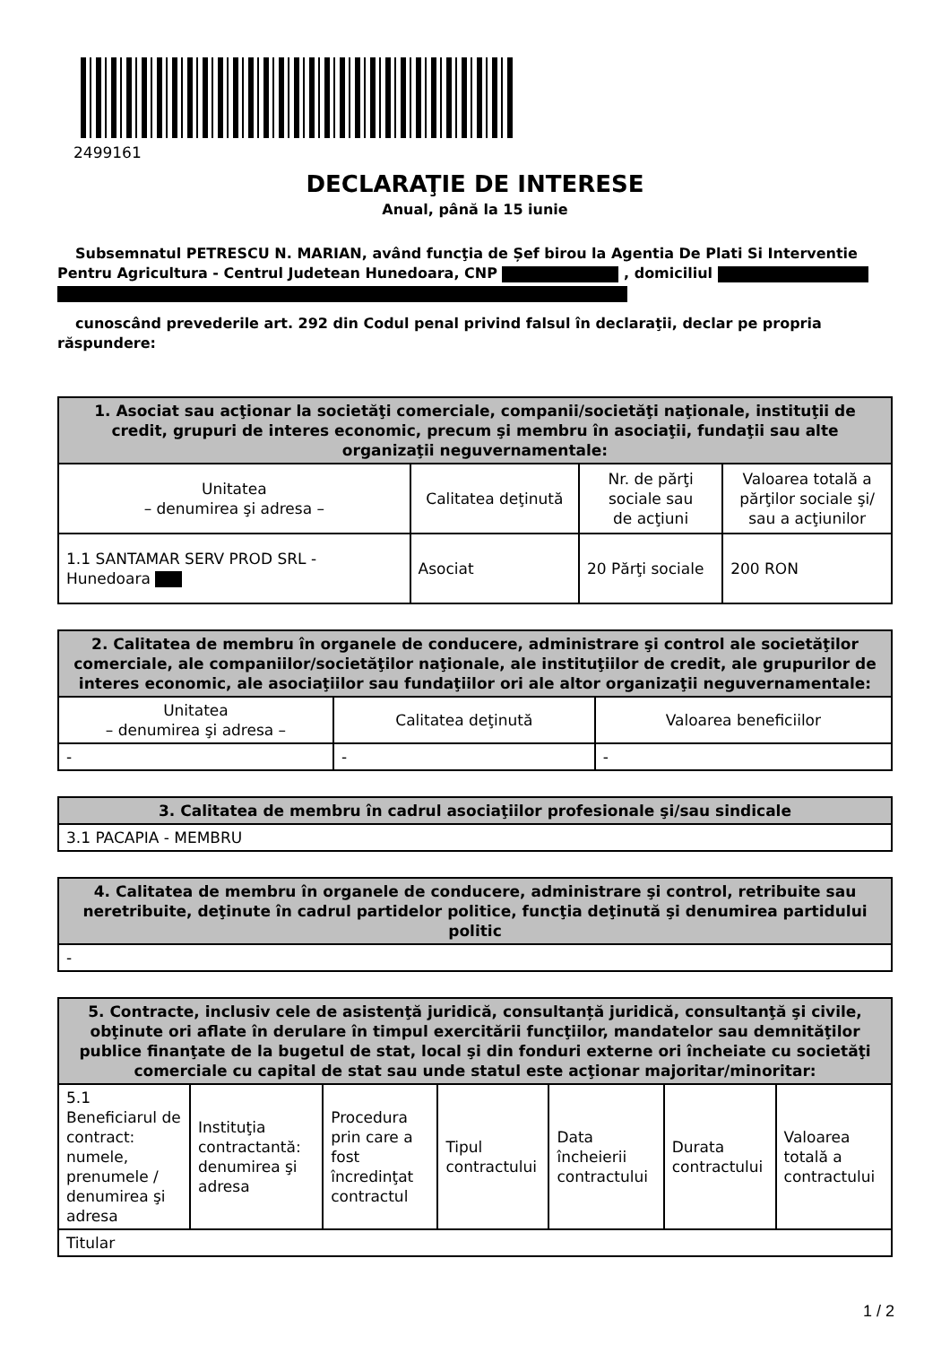2499161
DECLARAŢIE DE INTERESE
Anual, până la 15 iunie
Subsemnatul PETRESCU N. MARIAN, având funcţia de Șef birou la Agentia De Plati Si Interventie Pentru Agricultura - Centrul Judetean Hunedoara, CNP , domiciliul
cunoscând prevederile art. 292 din Codul penal privind falsul în declaraţii, declar pe propria răspundere:
| 1. Asociat sau acţionar la societăţi comerciale, companii/societăţi naţionale, instituţii de credit, grupuri de interes economic, precum şi membru în asociaţii, fundaţii sau alte organizaţii neguvernamentale: | | | |
| --- | --- | --- | --- |
| Unitatea – denumirea şi adresa – | Calitatea deţinută | Nr. de părţi sociale sau de acţiuni | Valoarea totală a părţilor sociale şi/ sau a acţiunilor |
| 1.1 SANTAMAR SERV PROD SRL - Hunedoara | Asociat | 20 Părţi sociale | 200 RON |
| 2. Calitatea de membru în organele de conducere, administrare şi control ale societăţilor comerciale, ale companiilor/societăţilor naţionale, ale instituţiilor de credit, ale grupurilor de interes economic, ale asociaţiilor sau fundaţiilor ori ale altor organizaţii neguvernamentale: | | |
| --- | --- | --- |
| Unitatea – denumirea şi adresa – | Calitatea deţinută | Valoarea beneficiilor |
| - | - | - |
| 3. Calitatea de membru în cadrul asociaţiilor profesionale şi/sau sindicale |
| --- |
| 3.1 PACAPIA - MEMBRU |
| 4. Calitatea de membru în organele de conducere, administrare şi control, retribuite sau neretribuite, deţinute în cadrul partidelor politice, funcţia deţinută şi denumirea partidului politic |
| --- |
| - |
| 5. Contracte, inclusiv cele de asistenţă juridică, consultanță juridică, consultanţă şi civile, obţinute ori aflate în derulare în timpul exercitării funcţiilor, mandatelor sau demnităţilor publice finanţate de la bugetul de stat, local şi din fonduri externe ori încheiate cu societăţi comerciale cu capital de stat sau unde statul este acţionar majoritar/minoritar: | | | | | | |
| --- | --- | --- | --- | --- | --- | --- |
| 5.1 Beneficiarul de contract: numele, prenumele / denumirea şi adresa | Instituţia contractantă: denumirea şi adresa | Procedura prin care a fost încredinţat contractul | Tipul contractului | Data încheierii contractului | Durata contractului | Valoarea totală a contractului |
| Titular | | | | | | |
1 / 2